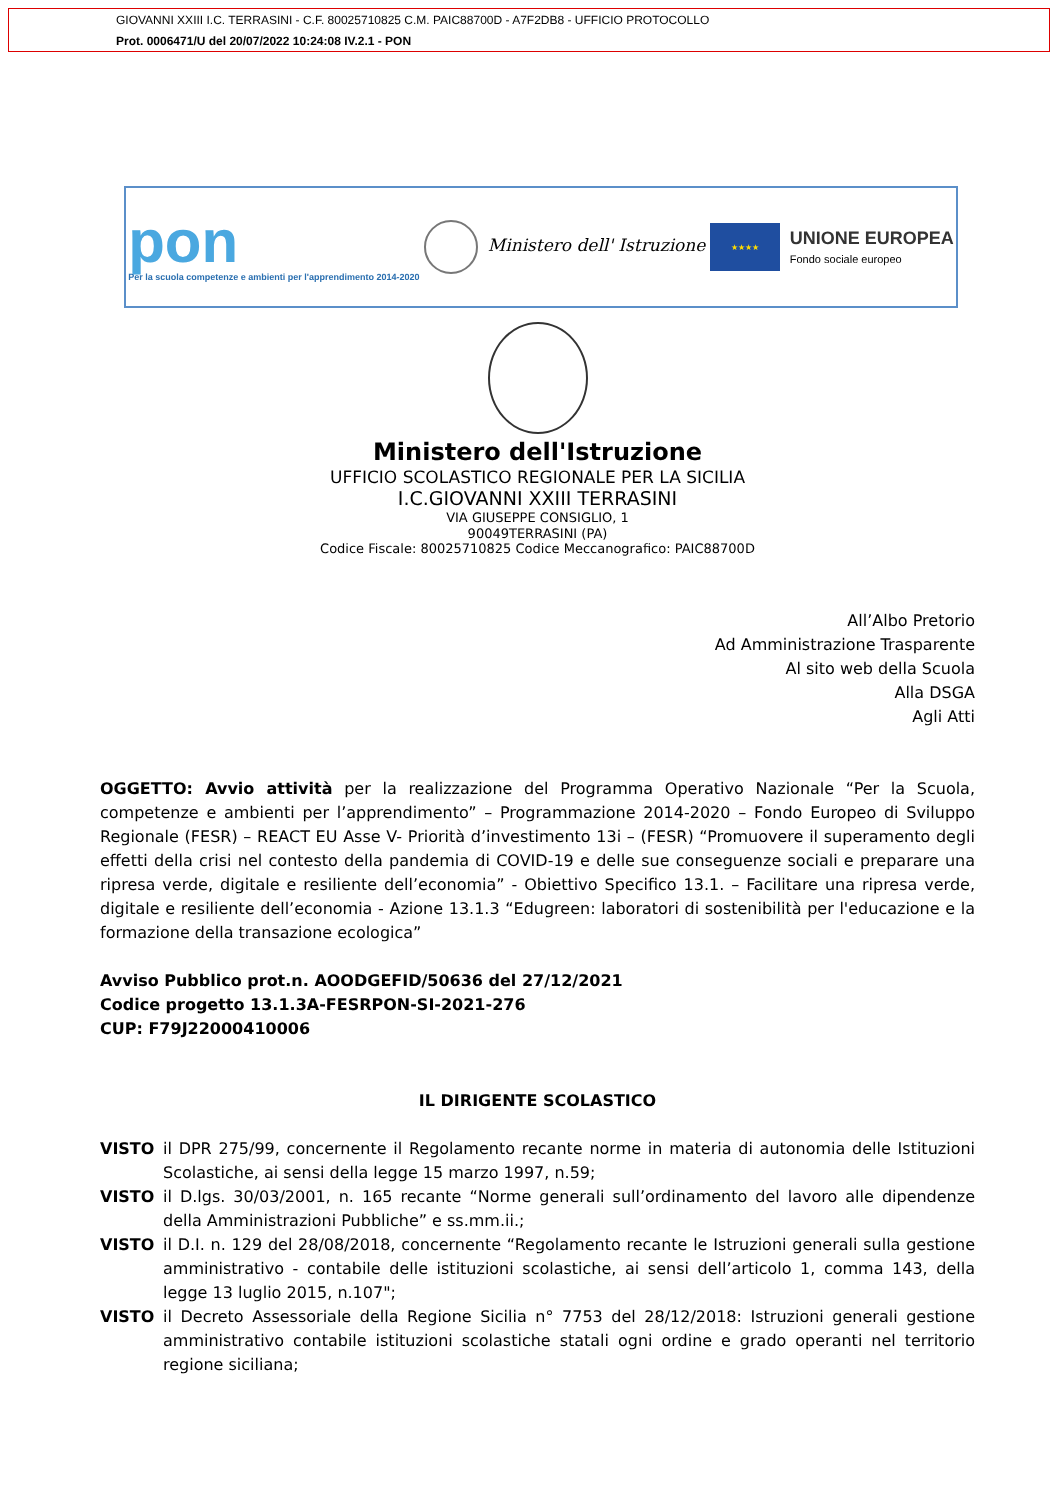GIOVANNI XXIII I.C. TERRASINI - C.F. 80025710825 C.M. PAIC88700D - A7F2DB8 - UFFICIO PROTOCOLLO
Prot. 0006471/U del 20/07/2022 10:24:08 IV.2.1 - PON
pon
Per la scuola competenze e ambienti per l'apprendimento 2014-2020
Ministero dell' Istruzione
★★★★
UNIONE EUROPEA
Fondo sociale europeo
Ministero dell'Istruzione
UFFICIO SCOLASTICO REGIONALE PER LA SICILIA
I.C.GIOVANNI XXIII TERRASINI
VIA GIUSEPPE CONSIGLIO, 1
90049TERRASINI (PA)
Codice Fiscale: 80025710825 Codice Meccanografico: PAIC88700D
All’Albo Pretorio
Ad Amministrazione Trasparente
Al sito web della Scuola
Alla DSGA
Agli Atti
OGGETTO: Avvio attività per la realizzazione del Programma Operativo Nazionale “Per la Scuola, competenze e ambienti per l’apprendimento” – Programmazione 2014-2020 – Fondo Europeo di Sviluppo Regionale (FESR) – REACT EU Asse V- Priorità d’investimento 13i – (FESR) “Promuovere il superamento degli effetti della crisi nel contesto della pandemia di COVID-19 e delle sue conseguenze sociali e preparare una ripresa verde, digitale e resiliente dell’economia” - Obiettivo Specifico 13.1. – Facilitare una ripresa verde, digitale e resiliente dell’economia - Azione 13.1.3 “Edugreen: laboratori di sostenibilità per l'educazione e la formazione della transazione ecologica”
Avviso Pubblico prot.n. AOODGEFID/50636 del 27/12/2021
Codice progetto 13.1.3A-FESRPON-SI-2021-276
CUP: F79J22000410006
IL DIRIGENTE SCOLASTICO
VISTO il DPR 275/99, concernente il Regolamento recante norme in materia di autonomia delle Istituzioni Scolastiche, ai sensi della legge 15 marzo 1997, n.59;
VISTO il D.lgs. 30/03/2001, n. 165 recante “Norme generali sull’ordinamento del lavoro alle dipendenze della Amministrazioni Pubbliche” e ss.mm.ii.;
VISTO il D.I. n. 129 del 28/08/2018, concernente “Regolamento recante le Istruzioni generali sulla gestione amministrativo - contabile delle istituzioni scolastiche, ai sensi dell’articolo 1, comma 143, della legge 13 luglio 2015, n.107";
VISTO il Decreto Assessoriale della Regione Sicilia n° 7753 del 28/12/2018: Istruzioni generali gestione amministrativo contabile istituzioni scolastiche statali ogni ordine e grado operanti nel territorio regione siciliana;